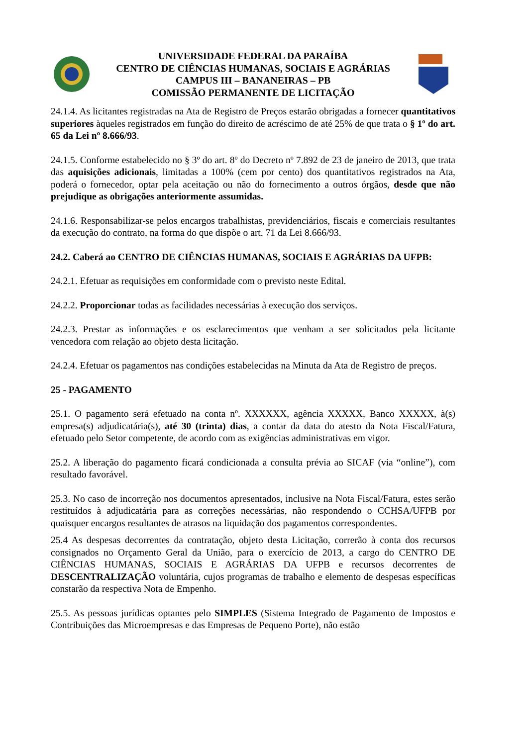UNIVERSIDADE FEDERAL DA PARAÍBA
CENTRO DE CIÊNCIAS HUMANAS, SOCIAIS E AGRÁRIAS
CAMPUS III – BANANEIRAS – PB
COMISSÃO PERMANENTE DE LICITAÇÃO
24.1.4. As licitantes registradas na Ata de Registro de Preços estarão obrigadas a fornecer quantitativos superiores àqueles registrados em função do direito de acréscimo de até 25% de que trata o § 1º do art. 65 da Lei nº 8.666/93.
24.1.5. Conforme estabelecido no § 3º do art. 8º do Decreto nº 7.892 de 23 de janeiro de 2013, que trata das aquisições adicionais, limitadas a 100% (cem por cento) dos quantitativos registrados na Ata, poderá o fornecedor, optar pela aceitação ou não do fornecimento a outros órgãos, desde que não prejudique as obrigações anteriormente assumidas.
24.1.6. Responsabilizar-se pelos encargos trabalhistas, previdenciários, fiscais e comerciais resultantes da execução do contrato, na forma do que dispõe o art. 71 da Lei 8.666/93.
24.2. Caberá ao CENTRO DE CIÊNCIAS HUMANAS, SOCIAIS E AGRÁRIAS DA UFPB:
24.2.1. Efetuar as requisições em conformidade com o previsto neste Edital.
24.2.2. Proporcionar todas as facilidades necessárias à execução dos serviços.
24.2.3. Prestar as informações e os esclarecimentos que venham a ser solicitados pela licitante vencedora com relação ao objeto desta licitação.
24.2.4. Efetuar os pagamentos nas condições estabelecidas na Minuta da Ata de Registro de preços.
25 - PAGAMENTO
25.1. O pagamento será efetuado na conta nº. XXXXXX, agência XXXXX, Banco XXXXX, à(s) empresa(s) adjudicatária(s), até 30 (trinta) dias, a contar da data do atesto da Nota Fiscal/Fatura, efetuado pelo Setor competente, de acordo com as exigências administrativas em vigor.
25.2. A liberação do pagamento ficará condicionada a consulta prévia ao SICAF (via “online”), com resultado favorável.
25.3. No caso de incorreção nos documentos apresentados, inclusive na Nota Fiscal/Fatura, estes serão restituídos à adjudicatária para as correções necessárias, não respondendo o CCHSA/UFPB por quaisquer encargos resultantes de atrasos na liquidação dos pagamentos correspondentes.
25.4 As despesas decorrentes da contratação, objeto desta Licitação, correrão à conta dos recursos consignados no Orçamento Geral da União, para o exercício de 2013, a cargo do CENTRO DE CIÊNCIAS HUMANAS, SOCIAIS E AGRÁRIAS DA UFPB e recursos decorrentes de DESCENTRALIZAÇÃO voluntária, cujos programas de trabalho e elemento de despesas específicas constarão da respectiva Nota de Empenho.
25.5. As pessoas jurídicas optantes pelo SIMPLES (Sistema Integrado de Pagamento de Impostos e Contribuições das Microempresas e das Empresas de Pequeno Porte), não estão